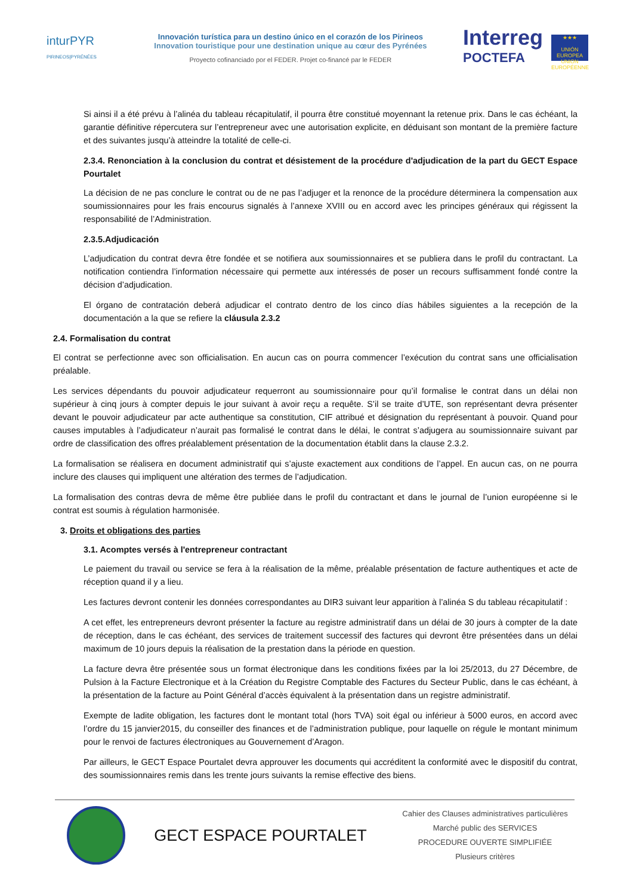inturPYR
PIRINEOS|PYRÉNÉES
Innovación turística para un destino único en el corazón de los Pirineos
Innovation touristique pour une destination unique au cœur des Pyrénées
Proyecto cofinanciado por el FEDER. Projet co-financé par le FEDER
Interreg
POCTEFA
★★★
UNIÓN EUROPEA UNION EUROPÉENNE
Si ainsi il a été prévu à l’alinéa du tableau récapitulatif, il pourra être constitué moyennant la retenue prix. Dans le cas échéant, la garantie définitive répercutera sur l’entrepreneur avec une autorisation explicite, en déduisant son montant de la première facture et des suivantes jusqu’à atteindre la totalité de celle-ci.
2.3.4. Renonciation à la conclusion du contrat et désistement de la procédure d'adjudication de la part du GECT Espace Pourtalet
La décision de ne pas conclure le contrat ou de ne pas l’adjuger et la renonce de la procédure déterminera la compensation aux soumissionnaires pour les frais encourus signalés à l’annexe XVIII ou en accord avec les principes généraux qui régissent la responsabilité de l’Administration.
2.3.5.Adjudicación
L’adjudication du contrat devra être fondée et se notifiera aux soumissionnaires et se publiera dans le profil du contractant. La notification contiendra l’information nécessaire qui permette aux intéressés de poser un recours suffisamment fondé contre la décision d’adjudication.
El órgano de contratación deberá adjudicar el contrato dentro de los cinco días hábiles siguientes a la recepción de la documentación a la que se refiere la cláusula 2.3.2
2.4. Formalisation du contrat
El contrat se perfectionne avec son officialisation. En aucun cas on pourra commencer l’exécution du contrat sans une officialisation préalable.
Les services dépendants du pouvoir adjudicateur requerront au soumissionnaire pour qu’il formalise le contrat dans un délai non supérieur à cinq jours à compter depuis le jour suivant à avoir reçu a requête. S’il se traite d’UTE, son représentant devra présenter devant le pouvoir adjudicateur par acte authentique sa constitution, CIF attribué et désignation du représentant à pouvoir. Quand pour causes imputables à l’adjudicateur n’aurait pas formalisé le contrat dans le délai, le contrat s’adjugera au soumissionnaire suivant par ordre de classification des offres préalablement présentation de la documentation établit dans la clause 2.3.2.
La formalisation se réalisera en document administratif qui s’ajuste exactement aux conditions de l’appel. En aucun cas, on ne pourra inclure des clauses qui impliquent une altération des termes de l’adjudication.
La formalisation des contras devra de même être publiée dans le profil du contractant et dans le journal de l’union européenne si le contrat est soumis à régulation harmonisée.
3. Droits et obligations des parties
3.1. Acomptes versés à l'entrepreneur contractant
Le paiement du travail ou service se fera à la réalisation de la même, préalable présentation de facture authentiques et acte de réception quand il y a lieu.
Les factures devront contenir les données correspondantes au DIR3 suivant leur apparition à l’alinéa S du tableau récapitulatif :
A cet effet, les entrepreneurs devront présenter la facture au registre administratif dans un délai de 30 jours à compter de la date de réception, dans le cas échéant, des services de traitement successif des factures qui devront être présentées dans un délai maximum de 10 jours depuis la réalisation de la prestation dans la période en question.
La facture devra être présentée sous un format électronique dans les conditions fixées par la loi 25/2013, du 27 Décembre, de Pulsion à la Facture Electronique et à la Création du Registre Comptable des Factures du Secteur Public, dans le cas échéant, à la présentation de la facture au Point Général d’accès équivalent à la présentation dans un registre administratif.
Exempte de ladite obligation, les factures dont le montant total (hors TVA) soit égal ou inférieur à 5000 euros, en accord avec l’ordre du 15 janvier2015, du conseiller des finances et de l’administration publique, pour laquelle on régule le montant minimum pour le renvoi de factures électroniques au Gouvernement d’Aragon.
Par ailleurs, le GECT Espace Pourtalet devra approuver les documents qui accréditent la conformité avec le dispositif du contrat, des soumissionnaires remis dans les trente jours suivants la remise effective des biens.
GECT ESPACE POURTALET
Cahier des Clauses administratives particulières
Marché public des SERVICES
PROCEDURE OUVERTE SIMPLIFIÉE
Plusieurs critères